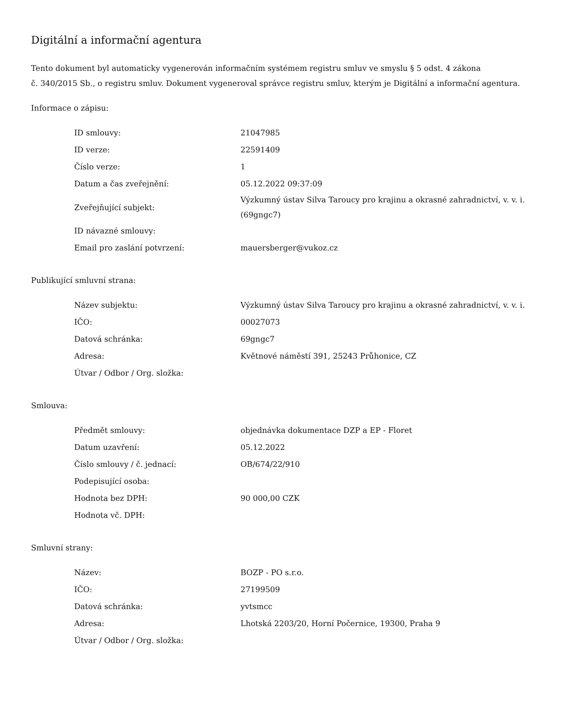Digitální a informační agentura
Tento dokument byl automaticky vygenerován informačním systémem registru smluv ve smyslu § 5 odst. 4 zákona
č. 340/2015 Sb., o registru smluv. Dokument vygeneroval správce registru smluv, kterým je Digitální a informační agentura.
Informace o zápisu:
| ID smlouvy: | 21047985 |
| ID verze: | 22591409 |
| Číslo verze: | 1 |
| Datum a čas zveřejnění: | 05.12.2022 09:37:09 |
| Zveřejňující subjekt: | Výzkumný ústav Silva Taroucy pro krajinu a okrasné zahradnictví, v. v. i. (69gngc7) |
| ID návazné smlouvy: | |
| Email pro zaslání potvrzení: | mauersberger@vukoz.cz |
Publikující smluvní strana:
| Název subjektu: | Výzkumný ústav Silva Taroucy pro krajinu a okrasné zahradnictví, v. v. i. |
| IČO: | 00027073 |
| Datová schránka: | 69gngc7 |
| Adresa: | Květnové náměstí 391, 25243 Průhonice, CZ |
| Útvar / Odbor / Org. složka: | |
Smlouva:
| Předmět smlouvy: | objednávka dokumentace DZP a EP - Floret |
| Datum uzavření: | 05.12.2022 |
| Číslo smlouvy / č. jednací: | OB/674/22/910 |
| Podepisující osoba: | |
| Hodnota bez DPH: | 90 000,00 CZK |
| Hodnota vč. DPH: | |
Smluvní strany:
| Název: | BOZP - PO s.r.o. |
| IČO: | 27199509 |
| Datová schránka: | yvtsmcc |
| Adresa: | Lhotská 2203/20, Horní Počernice, 19300, Praha 9 |
| Útvar / Odbor / Org. složka: | |